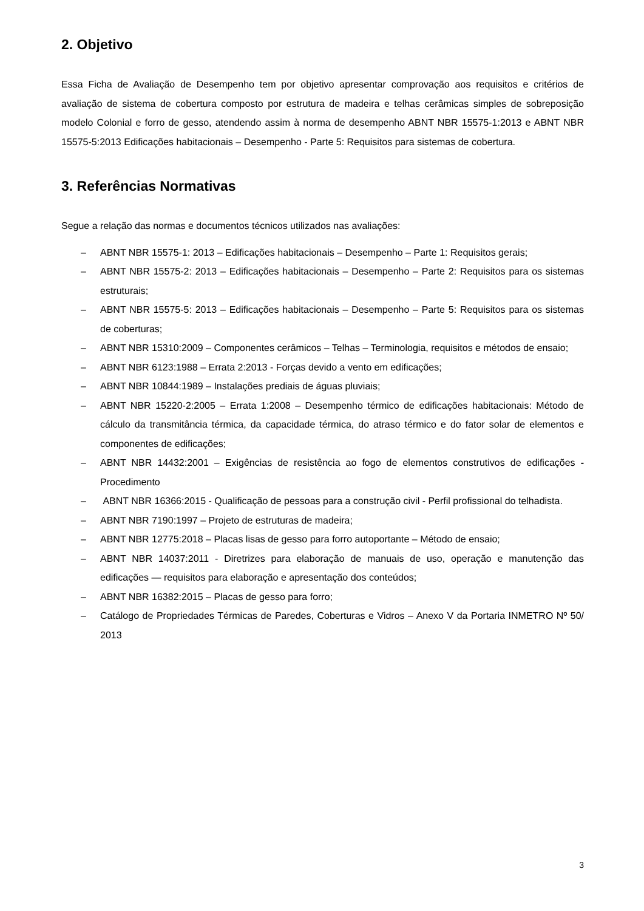2. Objetivo
Essa Ficha de Avaliação de Desempenho tem por objetivo apresentar comprovação aos requisitos e critérios de avaliação de sistema de cobertura composto por estrutura de madeira e telhas cerâmicas simples de sobreposição modelo Colonial e forro de gesso, atendendo assim à norma de desempenho ABNT NBR 15575-1:2013 e ABNT NBR 15575-5:2013 Edificações habitacionais – Desempenho - Parte 5: Requisitos para sistemas de cobertura.
3. Referências Normativas
Segue a relação das normas e documentos técnicos utilizados nas avaliações:
– ABNT NBR 15575-1: 2013 – Edificações habitacionais – Desempenho – Parte 1: Requisitos gerais;
– ABNT NBR 15575-2: 2013 – Edificações habitacionais – Desempenho – Parte 2: Requisitos para os sistemas estruturais;
– ABNT NBR 15575-5: 2013 – Edificações habitacionais – Desempenho – Parte 5: Requisitos para os sistemas de coberturas;
– ABNT NBR 15310:2009 – Componentes cerâmicos – Telhas – Terminologia, requisitos e métodos de ensaio;
– ABNT NBR 6123:1988 – Errata 2:2013 - Forças devido a vento em edificações;
– ABNT NBR 10844:1989 – Instalações prediais de águas pluviais;
– ABNT NBR 15220-2:2005 – Errata 1:2008 – Desempenho térmico de edificações habitacionais: Método de cálculo da transmitância térmica, da capacidade térmica, do atraso térmico e do fator solar de elementos e componentes de edificações;
– ABNT NBR 14432:2001 – Exigências de resistência ao fogo de elementos construtivos de edificações - Procedimento
– ABNT NBR 16366:2015 - Qualificação de pessoas para a construção civil - Perfil profissional do telhadista.
– ABNT NBR 7190:1997 – Projeto de estruturas de madeira;
– ABNT NBR 12775:2018 – Placas lisas de gesso para forro autoportante – Método de ensaio;
– ABNT NBR 14037:2011 - Diretrizes para elaboração de manuais de uso, operação e manutenção das edificações — requisitos para elaboração e apresentação dos conteúdos;
– ABNT NBR 16382:2015 – Placas de gesso para forro;
– Catálogo de Propriedades Térmicas de Paredes, Coberturas e Vidros – Anexo V da Portaria INMETRO Nº 50/ 2013
3